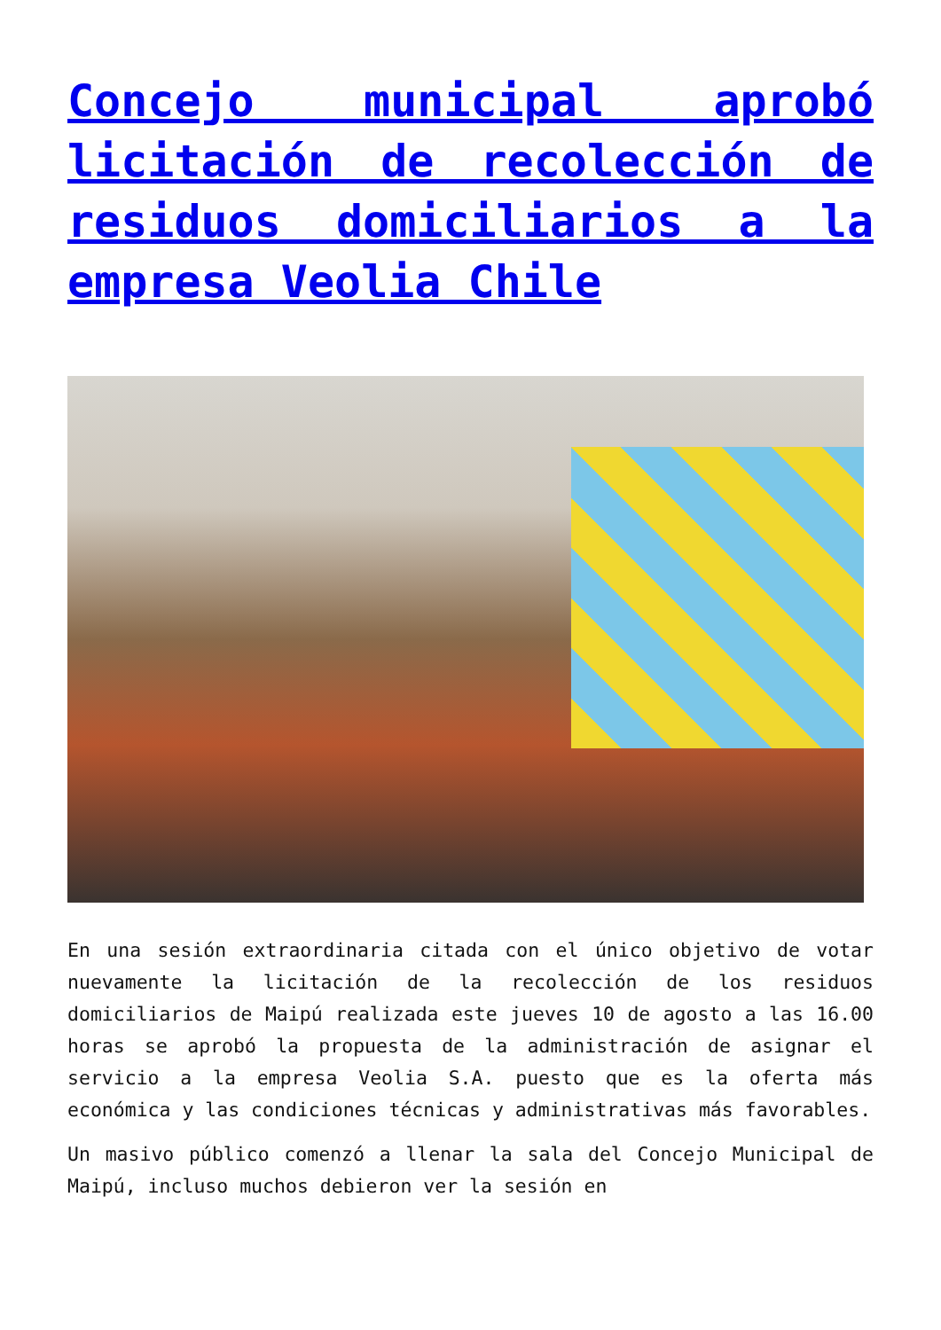Concejo municipal aprobó licitación de recolección de residuos domiciliarios a la empresa Veolia Chile
En una sesión extraordinaria citada con el único objetivo de votar nuevamente la licitación de la recolección de los residuos domiciliarios de Maipú realizada este jueves 10 de agosto a las 16.00 horas se aprobó la propuesta de la administración de asignar el servicio a la empresa Veolia S.A. puesto que es la oferta más económica y las condiciones técnicas y administrativas más favorables.
Un masivo público comenzó a llenar la sala del Concejo Municipal de Maipú, incluso muchos debieron ver la sesión en